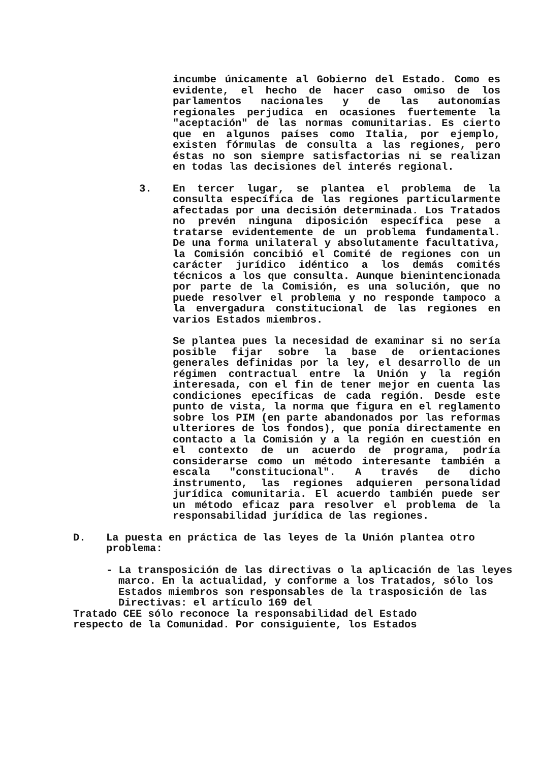incumbe únicamente al Gobierno del Estado. Como es evidente, el hecho de hacer caso omiso de los parlamentos nacionales y de las autonomías regionales perjudica en ocasiones fuertemente la "aceptación" de las normas comunitarias. Es cierto que en algunos países como Italia, por ejemplo, existen fórmulas de consulta a las regiones, pero éstas no son siempre satisfactorias ni se realizan en todas las decisiones del interés regional.
3. En tercer lugar, se plantea el problema de la consulta específica de las regiones particularmente afectadas por una decisión determinada. Los Tratados no prevén ninguna diposición específica pese a tratarse evidentemente de un problema fundamental. De una forma unilateral y absolutamente facultativa, la Comisión concibió el Comité de regiones con un carácter jurídico idéntico a los demás comités técnicos a los que consulta. Aunque bienintencionada por parte de la Comisión, es una solución, que no puede resolver el problema y no responde tampoco a la envergadura constitucional de las regiones en varios Estados miembros.
Se plantea pues la necesidad de examinar si no sería posible fijar sobre la base de orientaciones generales definidas por la ley, el desarrollo de un régimen contractual entre la Unión y la región interesada, con el fin de tener mejor en cuenta las condiciones epecíficas de cada región. Desde este punto de vista, la norma que figura en el reglamento sobre los PIM (en parte abandonados por las reformas ulteriores de los fondos), que ponía directamente en contacto a la Comisión y a la región en cuestión en el contexto de un acuerdo de programa, podría considerarse como un método interesante también a escala "constitucional". A través de dicho instrumento, las regiones adquieren personalidad jurídica comunitaria. El acuerdo también puede ser un método eficaz para resolver el problema de la responsabilidad jurídica de las regiones.
D. La puesta en práctica de las leyes de la Unión plantea otro problema:
- La transposición de las directivas o la aplicación de las leyes marco. En la actualidad, y conforme a los Tratados, sólo los Estados miembros son responsables de la trasposición de las Directivas: el artículo 169 del
Tratado CEE sólo reconoce la responsabilidad del Estado
respecto de la Comunidad. Por consiguiente, los Estados